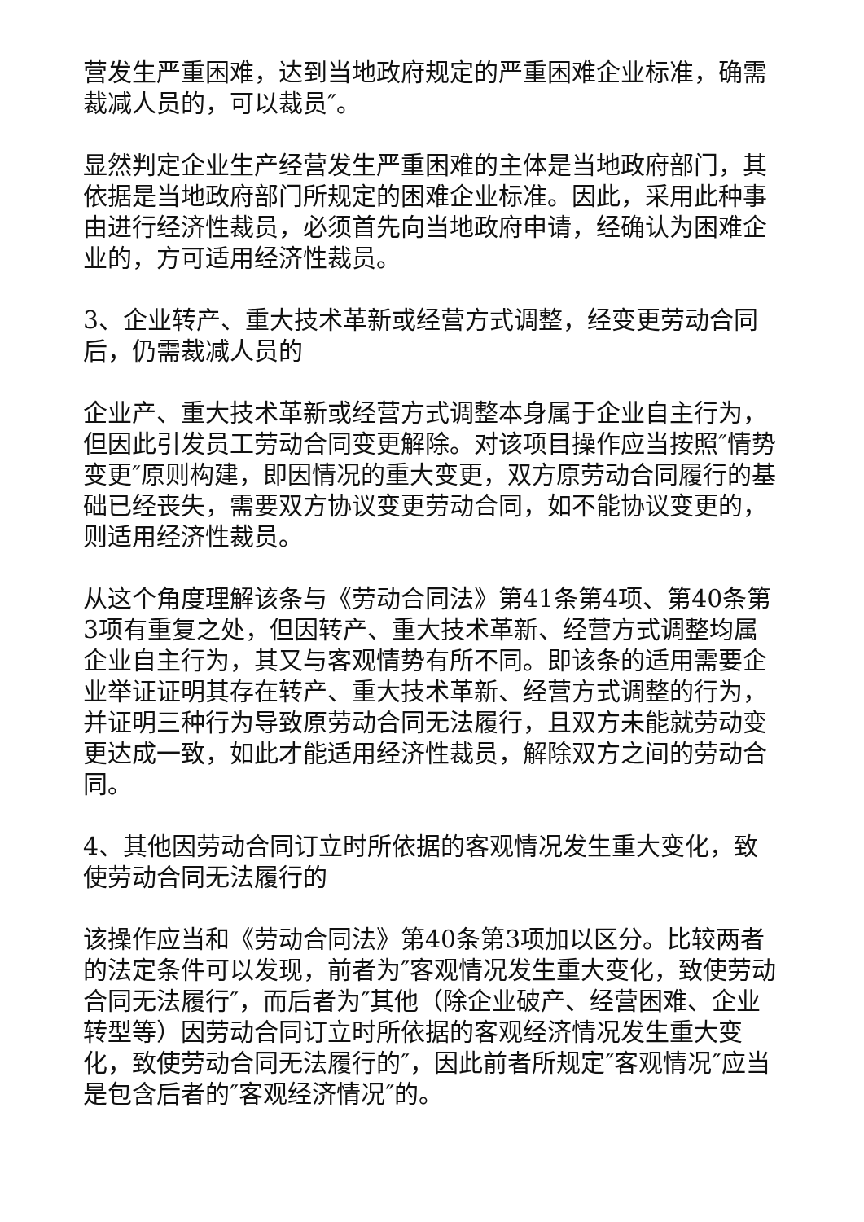营发生严重困难，达到当地政府规定的严重困难企业标准，确需裁减人员的，可以裁员″。
显然判定企业生产经营发生严重困难的主体是当地政府部门，其依据是当地政府部门所规定的困难企业标准。因此，采用此种事由进行经济性裁员，必须首先向当地政府申请，经确认为困难企业的，方可适用经济性裁员。
3、企业转产、重大技术革新或经营方式调整，经变更劳动合同后，仍需裁减人员的
企业产、重大技术革新或经营方式调整本身属于企业自主行为，但因此引发员工劳动合同变更解除。对该项目操作应当按照″情势变更″原则构建，即因情况的重大变更，双方原劳动合同履行的基础已经丧失，需要双方协议变更劳动合同，如不能协议变更的，则适用经济性裁员。
从这个角度理解该条与《劳动合同法》第41条第4项、第40条第3项有重复之处，但因转产、重大技术革新、经营方式调整均属企业自主行为，其又与客观情势有所不同。即该条的适用需要企业举证证明其存在转产、重大技术革新、经营方式调整的行为，并证明三种行为导致原劳动合同无法履行，且双方未能就劳动变更达成一致，如此才能适用经济性裁员，解除双方之间的劳动合同。
4、其他因劳动合同订立时所依据的客观情况发生重大变化，致使劳动合同无法履行的
该操作应当和《劳动合同法》第40条第3项加以区分。比较两者的法定条件可以发现，前者为″客观情况发生重大变化，致使劳动合同无法履行″，而后者为″其他（除企业破产、经营困难、企业转型等）因劳动合同订立时所依据的客观经济情况发生重大变化，致使劳动合同无法履行的″，因此前者所规定″客观情况″应当是包含后者的″客观经济情况″的。